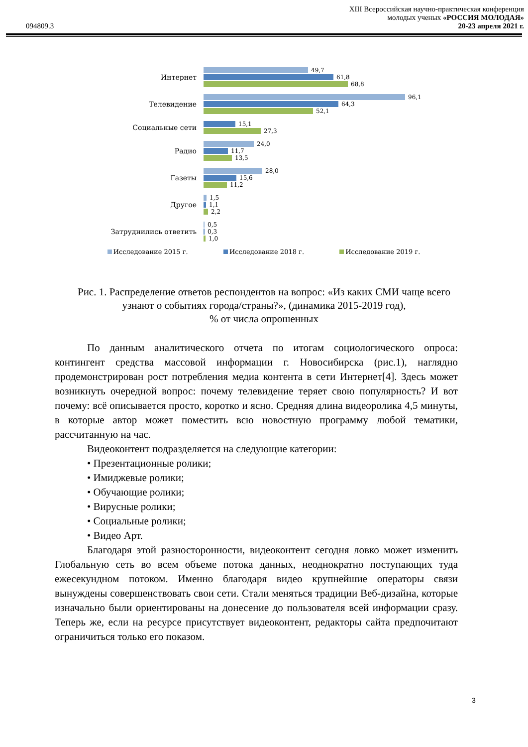094809.3
XIII Всероссийская научно-практическая конференция
молодых ученых «РОССИЯ МОЛОДАЯ»
20-23 апреля 2021 г.
Интернет
49,7
61,8
68,8
Телевидение
96,1
64,3
52,1
Социальные сети
15,1
27,3
Радио
24,0
11,7
13,5
Газеты
28,0
15,6
11,2
Другое
1,5
1,1
2,2
Затруднились ответить
0,5
0,3
1,0
Исследование 2015 г. Исследование 2018 г. Исследование 2019 г.
Рис. 1. Распределение ответов респондентов на вопрос: «Из каких СМИ чаще всего узнают о событиях города/страны?», (динамика 2015-2019 год),
% от числа опрошенных
По данным аналитического отчета по итогам социологического опроса: контингент средства массовой информации г. Новосибирска (рис.1), наглядно продемонстрирован рост потребления медиа контента в сети Интернет[4]. Здесь может возникнуть очередной вопрос: почему телевидение теряет свою популярность? И вот почему: всё описывается просто, коротко и ясно. Средняя длина видеоролика 4,5 минуты, в которые автор может поместить всю новостную программу любой тематики, рассчитанную на час.
Видеоконтент подразделяется на следующие категории:
• Презентационные ролики;
• Имиджевые ролики;
• Обучающие ролики;
• Вирусные ролики;
• Социальные ролики;
• Видео Арт.
Благодаря этой разносторонности, видеоконтент сегодня ловко может изменить Глобальную сеть во всем объеме потока данных, неоднократно поступающих туда ежесекундном потоком. Именно благодаря видео крупнейшие операторы связи вынуждены совершенствовать свои сети. Стали меняться традиции Веб-дизайна, которые изначально были ориентированы на донесение до пользователя всей информации сразу. Теперь же, если на ресурсе присутствует видеоконтент, редакторы сайта предпочитают ограничиться только его показом.
3